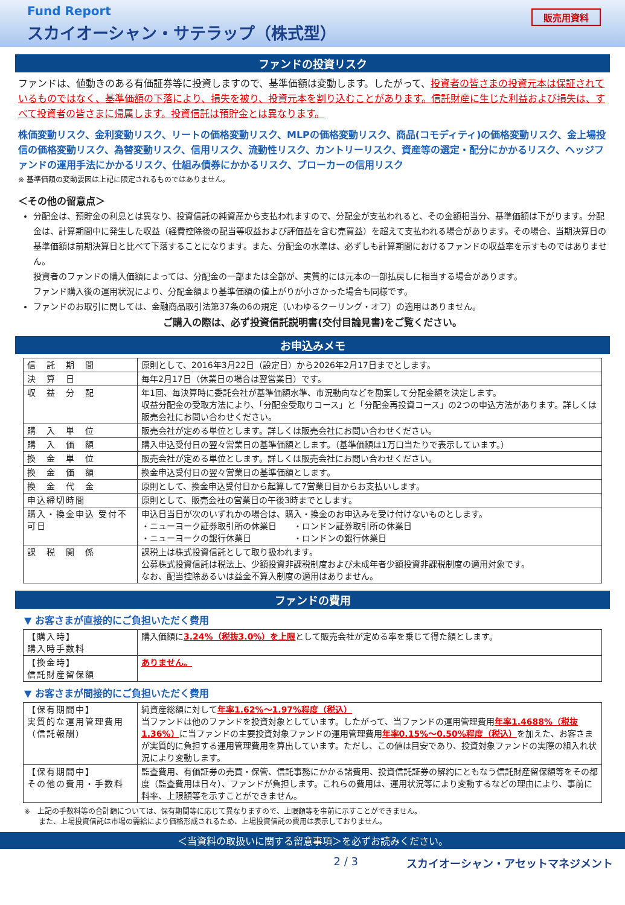Fund Report
スカイオーシャン・サテラップ（株式型）
販売用資料
ファンドの投資リスク
ファンドは、値動きのある有価証券等に投資しますので、基準価額は変動します。したがって、投資者の皆さまの投資元本は保証されているものではなく、基準価額の下落により、損失を被り、投資元本を割り込むことがあります。信託財産に生じた利益および損失は、すべて投資者の皆さまに帰属します。投資信託は預貯金とは異なります。
株価変動リスク、金利変動リスク、リートの価格変動リスク、MLPの価格変動リスク、商品(コモディティ)の価格変動リスク、金上場投信の価格変動リスク、為替変動リスク、信用リスク、流動性リスク、カントリーリスク、資産等の選定・配分にかかるリスク、ヘッジファンドの運用手法にかかるリスク、仕組み債券にかかるリスク、ブローカーの信用リスク
※ 基準価額の変動要因は上記に限定されるものではありません。
＜その他の留意点＞
分配金は、預貯金の利息とは異なり、投資信託の純資産から支払われますので、分配金が支払われると、その金額相当分、基準価額は下がります。分配金は、計算期間中に発生した収益（経費控除後の配当等収益および評価益を含む売買益）を超えて支払われる場合があります。その場合、当期決算日の基準価額は前期決算日と比べて下落することになります。また、分配金の水準は、必ずしも計算期間におけるファンドの収益率を示すものではありません。
投資者のファンドの購入価額によっては、分配金の一部または全部が、実質的には元本の一部払戻しに相当する場合があります。
ファンド購入後の運用状況により、分配金額より基準価額の値上がりが小さかった場合も同様です。
ファンドのお取引に関しては、金融商品取引法第37条の6の規定（いわゆるクーリング・オフ）の適用はありません。
ご購入の際は、必ず投資信託説明書(交付目論見書)をご覧ください。
お申込みメモ
| 信 託 期 間 | 原則として、2016年3月22日（設定日）から2026年2月17日までとします。 |
| 決 算 日 | 毎年2月17日（休業日の場合は翌営業日）です。 |
| 収 益 分 配 | 年1回、毎決算時に委託会社が基準価額水準、市況動向などを勘案して分配金額を決定します。 収益分配金の受取方法により、「分配金受取りコース」と「分配金再投資コース」の2つの申込方法があります。詳しくは販売会社にお問い合わせください。 |
| 購 入 単 位 | 販売会社が定める単位とします。詳しくは販売会社にお問い合わせください。 |
| 購 入 価 額 | 購入申込受付日の翌々営業日の基準価額とします。（基準価額は1万口当たりで表示しています。） |
| 換 金 単 位 | 販売会社が定める単位とします。詳しくは販売会社にお問い合わせください。 |
| 換 金 価 額 | 換金申込受付日の翌々営業日の基準価額とします。 |
| 換 金 代 金 | 原則として、換金申込受付日から起算して7営業日目からお支払いします。 |
| 申込締切時間 | 原則として、販売会社の営業日の午後3時までとします。 |
| 購入・換金申込 受付不可日 | 申込日当日が次のいずれかの場合は、購入・換金のお申込みを受け付けないものとします。 ・ニューヨーク証券取引所の休業日 ・ロンドン証券取引所の休業日 ・ニューヨークの銀行休業日 ・ロンドンの銀行休業日 |
| 課 税 関 係 | 課税上は株式投資信託として取り扱われます。 公募株式投資信託は税法上、少額投資非課税制度および未成年者少額投資非課税制度の適用対象です。 なお、配当控除あるいは益金不算入制度の適用はありません。 |
ファンドの費用
▼ お客さまが直接的にご負担いただく費用
| 【購入時】 購入時手数料 | 購入価額に 3.24%（税抜3.0%）を上限 として販売会社が定める率を乗じて得た額とします。 |
| 【換金時】 信託財産留保額 | ありません。 |
▼ お客さまが間接的にご負担いただく費用
| 【保有期間中】 実質的な運用管理費用（信託報酬） | 純資産総額に対して 年率1.62%～1.97%程度（税込） 当ファンドは他のファンドを投資対象としています。したがって、当ファンドの運用管理費用 年率1.4688%（税抜1.36%） に当ファンドの主要投資対象ファンドの運用管理費用 年率0.15%～0.50%程度（税込） を加えた、お客さまが実質的に負担する運用管理費用を算出しています。ただし、この値は目安であり、投資対象ファンドの実際の組入れ状況により変動します。 |
| 【保有期間中】 その他の費用・手数料 | 監査費用、有価証券の売買・保管、信託事務にかかる諸費用、投資信託証券の解約にともなう信託財産留保額等をその都度（監査費用は日々）、ファンドが負担します。これらの費用は、運用状況等により変動するなどの理由により、事前に料率、上限額等を示すことができません。 |
※　上記の手数料等の合計額については、保有期間等に応じて異なりますので、上限額等を事前に示すことができません。
　　また、上場投資信託は市場の需給により価格形成されるため、上場投資信託の費用は表示しておりません。
＜当資料の取扱いに関する留意事項＞を必ずお読みください。
2 / 3 スカイオーシャン・アセットマネジメント